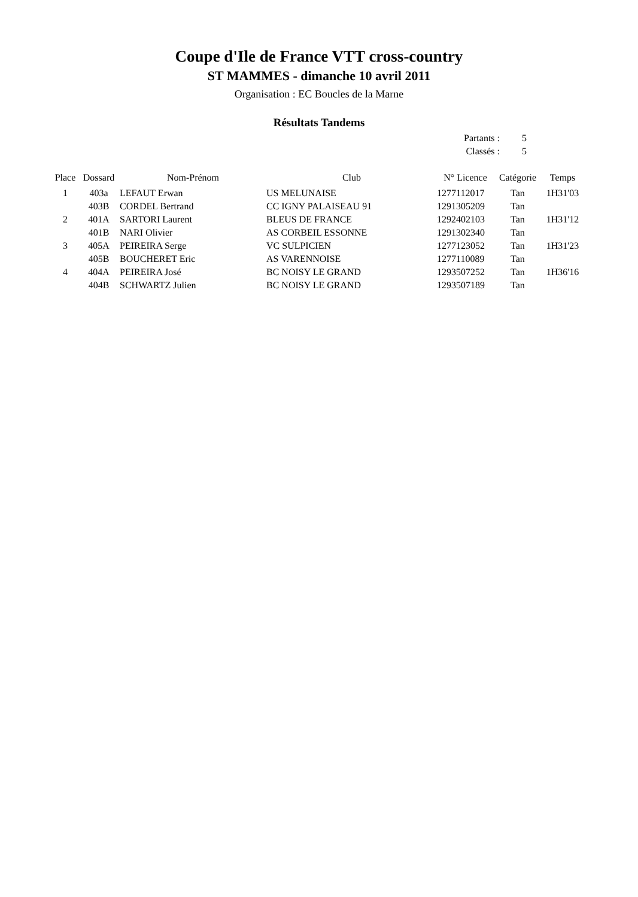Coupe d'Ile de France VTT cross-country
ST MAMMES - dimanche 10 avril 2011
Organisation : EC Boucles de la Marne
Résultats Tandems
Partants : 5
Classés : 5
| Place | Dossard | Nom-Prénom | Club | N° Licence | Catégorie | Temps |
| --- | --- | --- | --- | --- | --- | --- |
| 1 | 403a | LEFAUT Erwan | US MELUNAISE | 1277112017 | Tan | 1H31'03 |
| | 403B | CORDEL Bertrand | CC IGNY PALAISEAU 91 | 1291305209 | Tan | |
| 2 | 401A | SARTORI Laurent | BLEUS DE FRANCE | 1292402103 | Tan | 1H31'12 |
| | 401B | NARI Olivier | AS CORBEIL ESSONNE | 1291302340 | Tan | |
| 3 | 405A | PEIREIRA Serge | VC SULPICIEN | 1277123052 | Tan | 1H31'23 |
| | 405B | BOUCHERET Eric | AS VARENNOISE | 1277110089 | Tan | |
| 4 | 404A | PEIREIRA José | BC NOISY LE GRAND | 1293507252 | Tan | 1H36'16 |
| | 404B | SCHWARTZ Julien | BC NOISY LE GRAND | 1293507189 | Tan | |